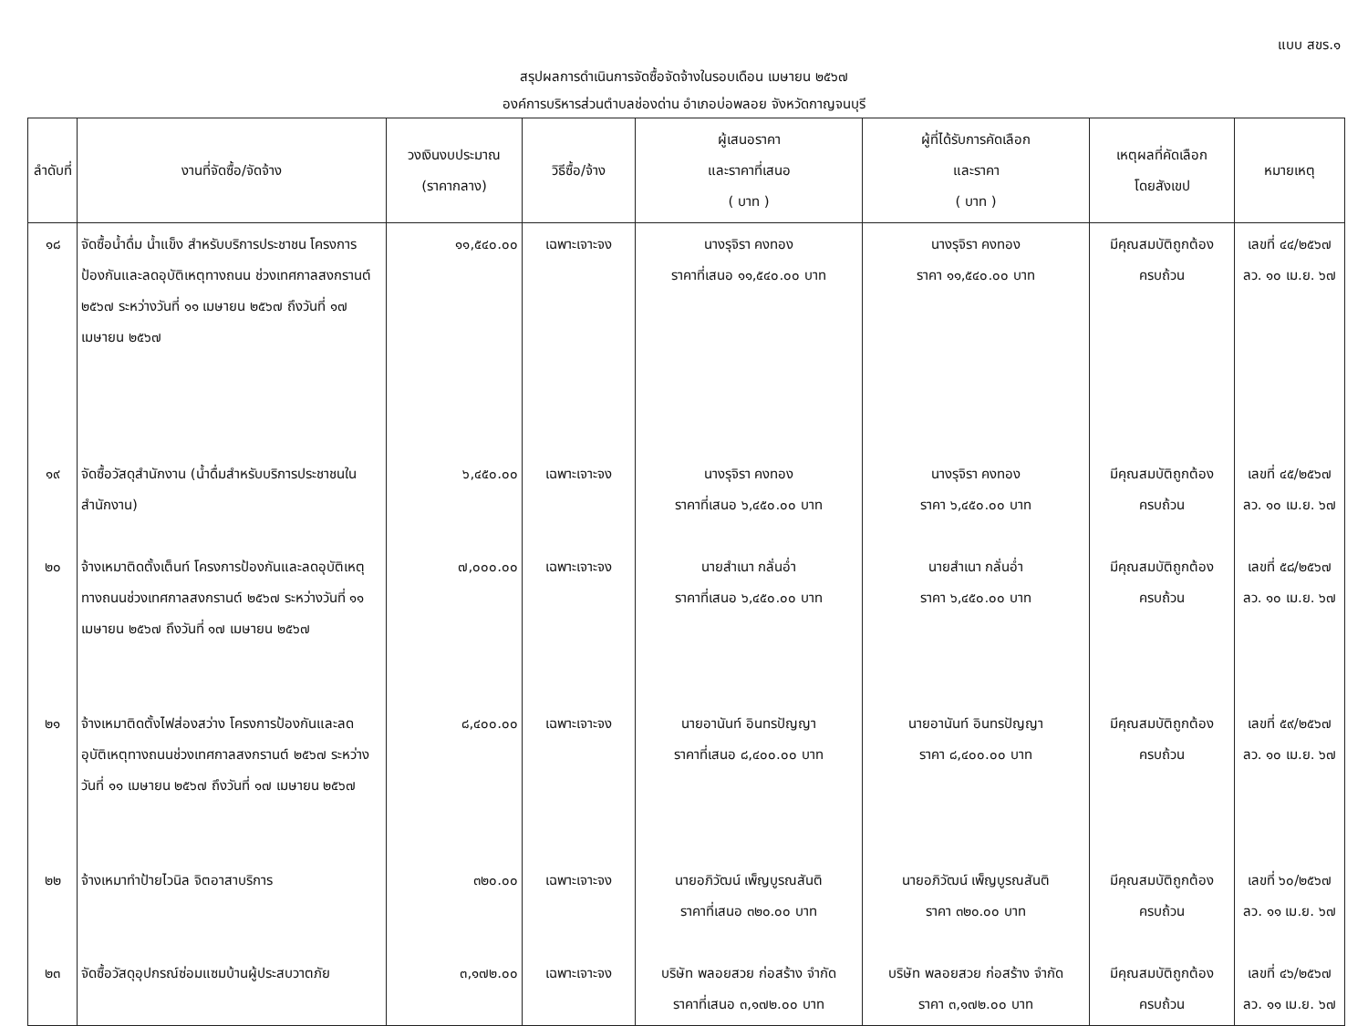แบบ สขร.๑
สรุปผลการดำเนินการจัดซื้อจัดจ้างในรอบเดือน เมษายน ๒๕๖๗
องค์การบริหารส่วนตำบลช่องด่าน อำเภอบ่อพลอย จังหวัดกาญจนบุรี
| ลำดับที่ | งานที่จัดซื้อ/จัดจ้าง | วงเงินงบประมาณ (ราคากลาง) | วิธีซื้อ/จ้าง | ผู้เสนอราคา และราคาที่เสนอ ( บาท ) | ผู้ที่ได้รับการคัดเลือก และราคา ( บาท ) | เหตุผลที่คัดเลือก โดยสังเขป | หมายเหตุ |
| --- | --- | --- | --- | --- | --- | --- | --- |
| ๑๘ | จัดซื้อน้ำดื่ม น้ำแข็ง สำหรับบริการประชาชน โครงการป้องกันและลดอุบัติเหตุทางถนน ช่วงเทศกาลสงกรานต์ ๒๕๖๗ ระหว่างวันที่ ๑๑ เมษายน ๒๕๖๗ ถึงวันที่ ๑๗ เมษายน ๒๕๖๗ | ๑๑,๕๔๐.๐๐ | เฉพาะเจาะจง | นางรุจิรา คงทอง ราคาที่เสนอ ๑๑,๕๔๐.๐๐ บาท | นางรุจิรา คงทอง ราคา ๑๑,๕๔๐.๐๐ บาท | มีคุณสมบัติถูกต้อง ครบถ้วน | เลขที่ ๔๔/๒๕๖๗ ลว. ๑๐ เม.ย. ๖๗ |
| ๑๙ | จัดซื้อวัสดุสำนักงาน (น้ำดื่มสำหรับบริการประชาชนในสำนักงาน) | ๖,๔๕๐.๐๐ | เฉพาะเจาะจง | นางรุจิรา คงทอง ราคาที่เสนอ ๖,๔๕๐.๐๐ บาท | นางรุจิรา คงทอง ราคา ๖,๔๕๐.๐๐ บาท | มีคุณสมบัติถูกต้อง ครบถ้วน | เลขที่ ๔๕/๒๕๖๗ ลว. ๑๐ เม.ย. ๖๗ |
| ๒๐ | จ้างเหมาติดตั้งเต็นท์ โครงการป้องกันและลดอุบัติเหตุทางถนนช่วงเทศกาลสงกรานต์ ๒๕๖๗ ระหว่างวันที่ ๑๑ เมษายน ๒๕๖๗ ถึงวันที่ ๑๗ เมษายน ๒๕๖๗ | ๗,๐๐๐.๐๐ | เฉพาะเจาะจง | นายสำเนา กลั่นอ่ำ ราคาที่เสนอ ๖,๔๕๐.๐๐ บาท | นายสำเนา กลั่นอ่ำ ราคา ๖,๔๕๐.๐๐ บาท | มีคุณสมบัติถูกต้อง ครบถ้วน | เลขที่ ๕๘/๒๕๖๗ ลว. ๑๐ เม.ย. ๖๗ |
| ๒๑ | จ้างเหมาติดตั้งไฟส่องสว่าง โครงการป้องกันและลดอุบัติเหตุทางถนนช่วงเทศกาลสงกรานต์ ๒๕๖๗ ระหว่างวันที่ ๑๑ เมษายน ๒๕๖๗ ถึงวันที่ ๑๗ เมษายน ๒๕๖๗ | ๘,๔๐๐.๐๐ | เฉพาะเจาะจง | นายอานันท์ อินทรปัญญา ราคาที่เสนอ ๘,๔๐๐.๐๐ บาท | นายอานันท์ อินทรปัญญา ราคา ๘,๔๐๐.๐๐ บาท | มีคุณสมบัติถูกต้อง ครบถ้วน | เลขที่ ๕๙/๒๕๖๗ ลว. ๑๐ เม.ย. ๖๗ |
| ๒๒ | จ้างเหมาทำป้ายไวนิล จิตอาสาบริการ | ๓๒๐.๐๐ | เฉพาะเจาะจง | นายอภิวัฒน์ เพ็ญบูรณสันติ ราคาที่เสนอ ๓๒๐.๐๐ บาท | นายอภิวัฒน์ เพ็ญบูรณสันติ ราคา ๓๒๐.๐๐ บาท | มีคุณสมบัติถูกต้อง ครบถ้วน | เลขที่ ๖๐/๒๕๖๗ ลว. ๑๑ เม.ย. ๖๗ |
| ๒๓ | จัดซื้อวัสดุอุปกรณ์ซ่อมแซมบ้านผู้ประสบวาตภัย | ๓,๑๗๒.๐๐ | เฉพาะเจาะจง | บริษัท พลอยสวย ก่อสร้าง จำกัด ราคาที่เสนอ ๓,๑๗๒.๐๐ บาท | บริษัท พลอยสวย ก่อสร้าง จำกัด ราคา ๓,๑๗๒.๐๐ บาท | มีคุณสมบัติถูกต้อง ครบถ้วน | เลขที่ ๔๖/๒๕๖๗ ลว. ๑๑ เม.ย. ๖๗ |